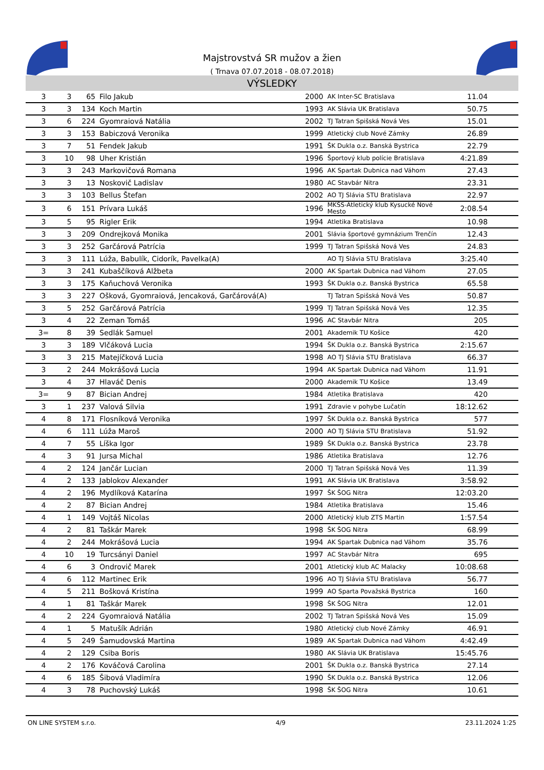Majstrovstvá SR mužov a žien
( Trnava 07.07.2018 - 08.07.2018)
VÝSLEDKY
| 3 | 3 | 65 | Filo Jakub | 2000 | AK Inter-SC Bratislava | 11.04 | |
| 3 | 3 | 134 | Koch Martin | 1993 | AK Slávia UK Bratislava | 50.75 | |
| 3 | 6 | 224 | Gyomraiová Natália | 2002 | TJ Tatran Spišská Nová Ves | 15.01 | |
| 3 | 3 | 153 | Babiczová Veronika | 1999 | Atletický club Nové Zámky | 26.89 | |
| 3 | 7 | 51 | Fendek Jakub | 1991 | ŠK Dukla o.z. Banská Bystrica | 22.79 | |
| 3 | 10 | 98 | Uher Kristián | 1996 | Športový klub polície Bratislava | 4:21.89 | |
| 3 | 3 | 243 | Markovičová Romana | 1996 | AK Spartak Dubnica nad Váhom | 27.43 | |
| 3 | 3 | 13 | Noskovič Ladislav | 1980 | AC Stavbár Nitra | 23.31 | |
| 3 | 3 | 103 | Bellus Štefan | 2002 | AO TJ Slávia STU Bratislava | 22.97 | |
| 3 | 6 | 151 | Prívara Lukáš | 1996 | MKŠS-Atletický klub Kysucké Nové Mesto | 2:08.54 | |
| 3 | 5 | 95 | Rigler Erik | 1994 | Atletika Bratislava | 10.98 | |
| 3 | 3 | 209 | Ondrejková Monika | 2001 | Slávia športové gymnázium Trenčín | 12.43 | |
| 3 | 3 | 252 | Garčárová Patrícia | 1999 | TJ Tatran Spišská Nová Ves | 24.83 | |
| 3 | 3 | 111 | Lúža, Babulík, Cidorík, Pavelka(A) | | AO TJ Slávia STU Bratislava | 3:25.40 | |
| 3 | 3 | 241 | Kubaščíková Alžbeta | 2000 | AK Spartak Dubnica nad Váhom | 27.05 | |
| 3 | 3 | 175 | Kaňuchová Veronika | 1993 | ŠK Dukla o.z. Banská Bystrica | 65.58 | |
| 3 | 3 | 227 | Ošková, Gyomraiová, Jencaková, Garčárová(A) | | TJ Tatran Spišská Nová Ves | 50.87 | |
| 3 | 5 | 252 | Garčárová Patrícia | 1999 | TJ Tatran Spišská Nová Ves | 12.35 | |
| 3 | 4 | 22 | Zeman Tomáš | 1996 | AC Stavbár Nitra | 205 | |
| 3= | 8 | 39 | Sedlák Samuel | 2001 | Akademik TU Košice | 420 | |
| 3 | 3 | 189 | Vlčáková Lucia | 1994 | ŠK Dukla o.z. Banská Bystrica | 2:15.67 | |
| 3 | 3 | 215 | Matejíčková Lucia | 1998 | AO TJ Slávia STU Bratislava | 66.37 | |
| 3 | 2 | 244 | Mokrášová Lucia | 1994 | AK Spartak Dubnica nad Váhom | 11.91 | |
| 3 | 4 | 37 | Hlaváč Denis | 2000 | Akademik TU Košice | 13.49 | |
| 3= | 9 | 87 | Bician Andrej | 1984 | Atletika Bratislava | 420 | |
| 3 | 1 | 237 | Valová Silvia | 1991 | Zdravie v pohybe Lučatín | 18:12.62 | |
| 4 | 8 | 171 | Flosníková Veronika | 1997 | ŠK Dukla o.z. Banská Bystrica | 577 | |
| 4 | 6 | 111 | Lúža Maroš | 2000 | AO TJ Slávia STU Bratislava | 51.92 | |
| 4 | 7 | 55 | Líška Igor | 1989 | ŠK Dukla o.z. Banská Bystrica | 23.78 | |
| 4 | 3 | 91 | Jursa Michal | 1986 | Atletika Bratislava | 12.76 | |
| 4 | 2 | 124 | Jančár Lucian | 2000 | TJ Tatran Spišská Nová Ves | 11.39 | |
| 4 | 2 | 133 | Jablokov Alexander | 1991 | AK Slávia UK Bratislava | 3:58.92 | |
| 4 | 2 | 196 | Mydlíková Katarína | 1997 | ŠK ŠOG Nitra | 12:03.20 | |
| 4 | 2 | 87 | Bician Andrej | 1984 | Atletika Bratislava | 15.46 | |
| 4 | 1 | 149 | Vojtáš Nicolas | 2000 | Atletický klub ZTS Martin | 1:57.54 | |
| 4 | 2 | 81 | Taškár Marek | 1998 | ŠK ŠOG Nitra | 68.99 | |
| 4 | 2 | 244 | Mokrášová Lucia | 1994 | AK Spartak Dubnica nad Váhom | 35.76 | |
| 4 | 10 | 19 | Turcsányi Daniel | 1997 | AC Stavbár Nitra | 695 | |
| 4 | 6 | 3 | Ondrovič Marek | 2001 | Atletický klub AC Malacky | 10:08.68 | |
| 4 | 6 | 112 | Martinec Erik | 1996 | AO TJ Slávia STU Bratislava | 56.77 | |
| 4 | 5 | 211 | Bošková Kristína | 1999 | AO Sparta Považská Bystrica | 160 | |
| 4 | 1 | 81 | Taškár Marek | 1998 | ŠK ŠOG Nitra | 12.01 | |
| 4 | 2 | 224 | Gyomraiová Natália | 2002 | TJ Tatran Spišská Nová Ves | 15.09 | |
| 4 | 1 | 5 | Matušík Adrián | 1980 | Atletický club Nové Zámky | 46.91 | |
| 4 | 5 | 249 | Šamudovská Martina | 1989 | AK Spartak Dubnica nad Váhom | 4:42.49 | |
| 4 | 2 | 129 | Csiba Boris | 1980 | AK Slávia UK Bratislava | 15:45.76 | |
| 4 | 2 | 176 | Kováčová Carolina | 2001 | ŠK Dukla o.z. Banská Bystrica | 27.14 | |
| 4 | 6 | 185 | Šibová Vladimíra | 1990 | ŠK Dukla o.z. Banská Bystrica | 12.06 | |
| 4 | 3 | 78 | Puchovský Lukáš | 1998 | ŠK ŠOG Nitra | 10.61 | |
ON LINE SYSTEM s.r.o. 4/9 23.11.2024 1:25